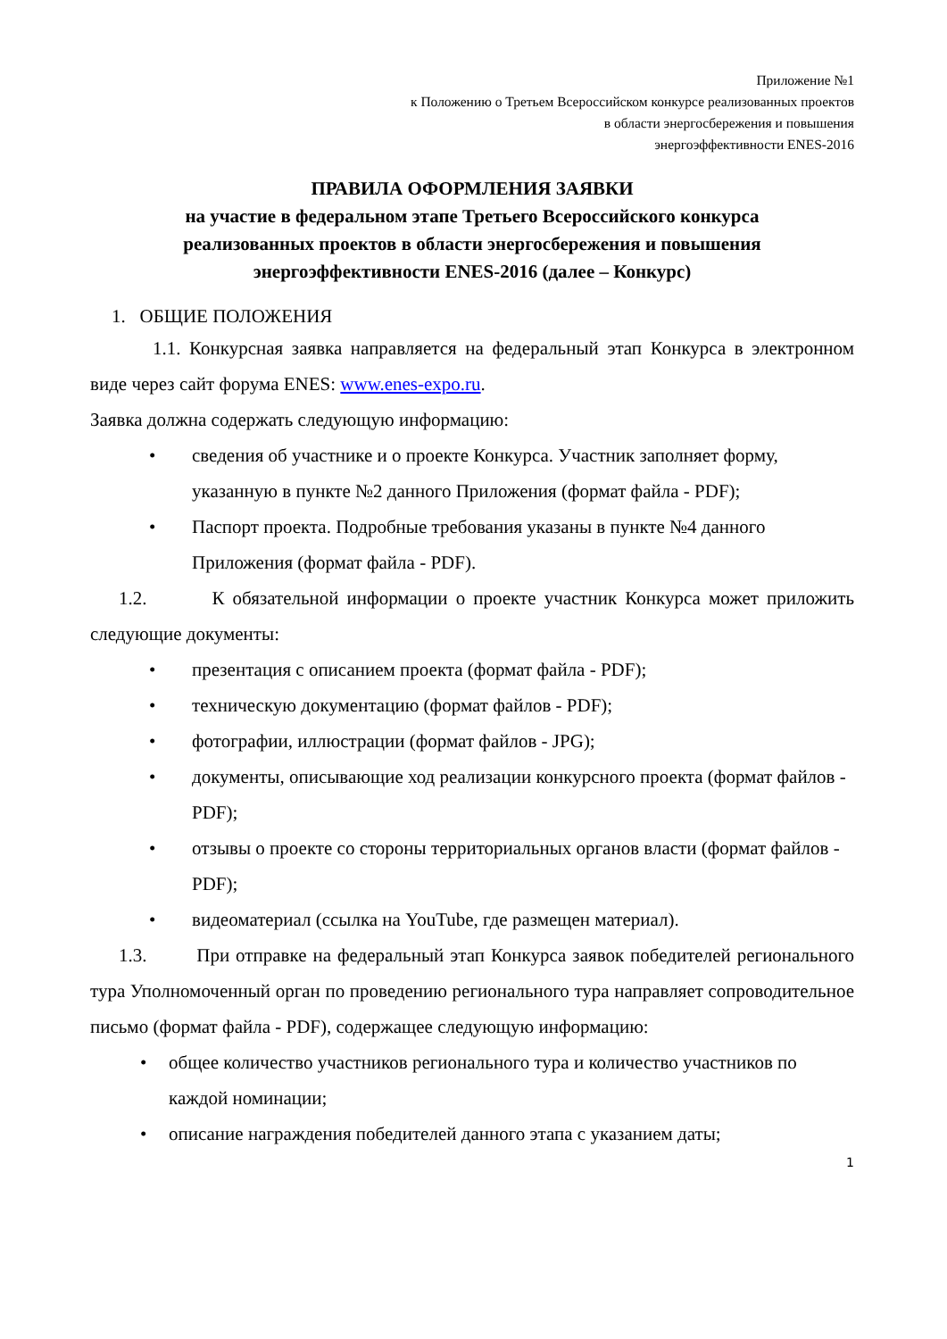Приложение №1
к Положению о Третьем Всероссийском конкурсе реализованных проектов
в области энергосбережения и повышения
энергоэффективности ENES-2016
ПРАВИЛА ОФОРМЛЕНИЯ ЗАЯВКИ
на участие в федеральном этапе Третьего Всероссийского конкурса
реализованных проектов в области энергосбережения и повышения
энергоэффективности ENES-2016 (далее – Конкурс)
1. ОБЩИЕ ПОЛОЖЕНИЯ
1.1. Конкурсная заявка направляется на федеральный этап Конкурса в электронном виде через сайт форума ENES: www.enes-expo.ru.
Заявка должна содержать следующую информацию:
• сведения об участнике и о проекте Конкурса. Участник заполняет форму, указанную в пункте №2 данного Приложения (формат файла - PDF);
• Паспорт проекта. Подробные требования указаны в пункте №4 данного Приложения (формат файла - PDF).
1.2. К обязательной информации о проекте участник Конкурса может приложить следующие документы:
• презентация с описанием проекта (формат файла - PDF);
• техническую документацию (формат файлов - PDF);
• фотографии, иллюстрации (формат файлов - JPG);
• документы, описывающие ход реализации конкурсного проекта (формат файлов - PDF);
• отзывы о проекте со стороны территориальных органов власти (формат файлов - PDF);
• видеоматериал (ссылка на YouTube, где размещен материал).
1.3. При отправке на федеральный этап Конкурса заявок победителей регионального тура Уполномоченный орган по проведению регионального тура направляет сопроводительное письмо (формат файла - PDF), содержащее следующую информацию:
• общее количество участников регионального тура и количество участников по каждой номинации;
• описание награждения победителей данного этапа с указанием даты;
1